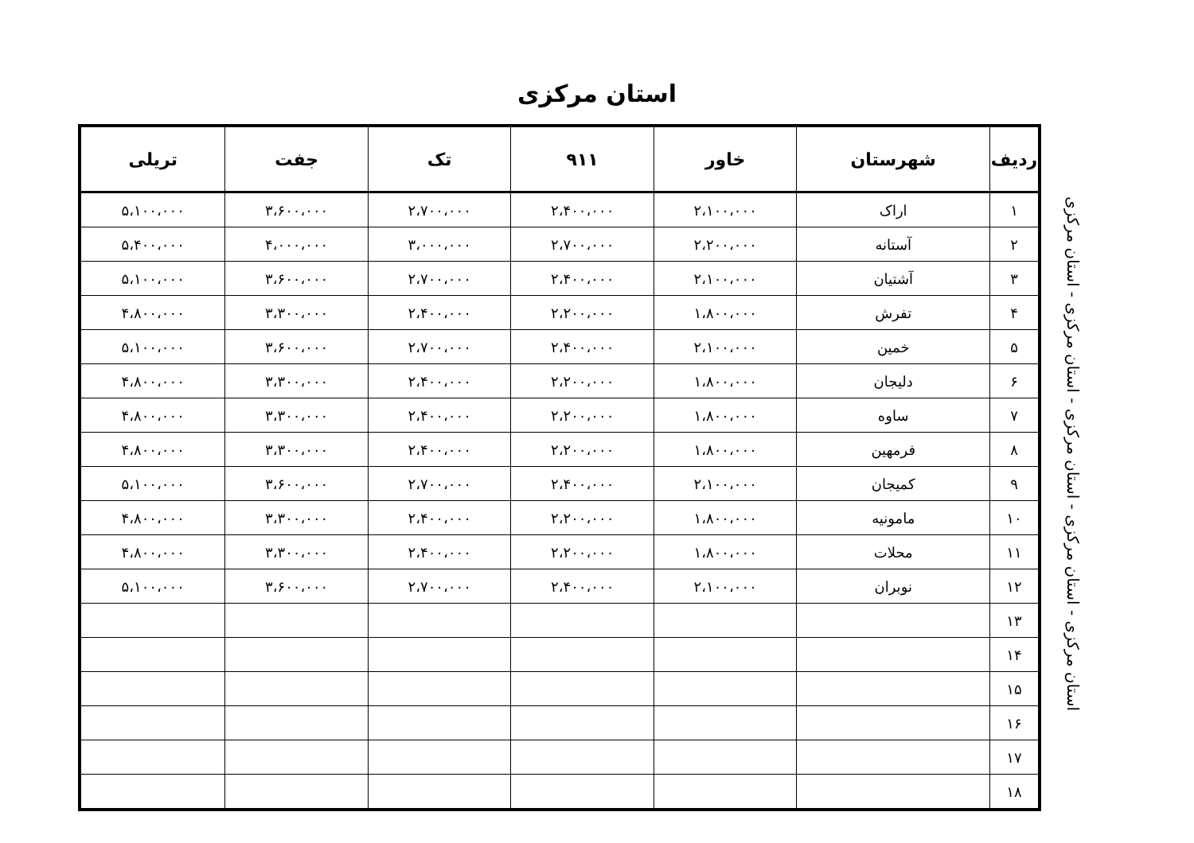استان مرکزی
| ردیف | شهرستان | خاور | ۹۱۱ | تک | جفت | تریلی |
| --- | --- | --- | --- | --- | --- | --- |
| ۱ | اراک | ۲،۱۰۰،۰۰۰ | ۲،۴۰۰،۰۰۰ | ۲،۷۰۰،۰۰۰ | ۳،۶۰۰،۰۰۰ | ۵،۱۰۰،۰۰۰ |
| ۲ | آستانه | ۲،۲۰۰،۰۰۰ | ۲،۷۰۰،۰۰۰ | ۳،۰۰۰،۰۰۰ | ۴،۰۰۰،۰۰۰ | ۵،۴۰۰،۰۰۰ |
| ۳ | آشتیان | ۲،۱۰۰،۰۰۰ | ۲،۴۰۰،۰۰۰ | ۲،۷۰۰،۰۰۰ | ۳،۶۰۰،۰۰۰ | ۵،۱۰۰،۰۰۰ |
| ۴ | تفرش | ۱،۸۰۰،۰۰۰ | ۲،۲۰۰،۰۰۰ | ۲،۴۰۰،۰۰۰ | ۳،۳۰۰،۰۰۰ | ۴،۸۰۰،۰۰۰ |
| ۵ | خمین | ۲،۱۰۰،۰۰۰ | ۲،۴۰۰،۰۰۰ | ۲،۷۰۰،۰۰۰ | ۳،۶۰۰،۰۰۰ | ۵،۱۰۰،۰۰۰ |
| ۶ | دلیجان | ۱،۸۰۰،۰۰۰ | ۲،۲۰۰،۰۰۰ | ۲،۴۰۰،۰۰۰ | ۳،۳۰۰،۰۰۰ | ۴،۸۰۰،۰۰۰ |
| ۷ | ساوه | ۱،۸۰۰،۰۰۰ | ۲،۲۰۰،۰۰۰ | ۲،۴۰۰،۰۰۰ | ۳،۳۰۰،۰۰۰ | ۴،۸۰۰،۰۰۰ |
| ۸ | فرمهین | ۱،۸۰۰،۰۰۰ | ۲،۲۰۰،۰۰۰ | ۲،۴۰۰،۰۰۰ | ۳،۳۰۰،۰۰۰ | ۴،۸۰۰،۰۰۰ |
| ۹ | کمیجان | ۲،۱۰۰،۰۰۰ | ۲،۴۰۰،۰۰۰ | ۲،۷۰۰،۰۰۰ | ۳،۶۰۰،۰۰۰ | ۵،۱۰۰،۰۰۰ |
| ۱۰ | مامونیه | ۱،۸۰۰،۰۰۰ | ۲،۲۰۰،۰۰۰ | ۲،۴۰۰،۰۰۰ | ۳،۳۰۰،۰۰۰ | ۴،۸۰۰،۰۰۰ |
| ۱۱ | محلات | ۱،۸۰۰،۰۰۰ | ۲،۲۰۰،۰۰۰ | ۲،۴۰۰،۰۰۰ | ۳،۳۰۰،۰۰۰ | ۴،۸۰۰،۰۰۰ |
| ۱۲ | نوبران | ۲،۱۰۰،۰۰۰ | ۲،۴۰۰،۰۰۰ | ۲،۷۰۰،۰۰۰ | ۳،۶۰۰،۰۰۰ | ۵،۱۰۰،۰۰۰ |
| ۱۳ | | | | | | |
| ۱۴ | | | | | | |
| ۱۵ | | | | | | |
| ۱۶ | | | | | | |
| ۱۷ | | | | | | |
| ۱۸ | | | | | | |
استان مرکزی - استان مرکزی - استان مرکزی - استان مرکزی - استان مرکزی